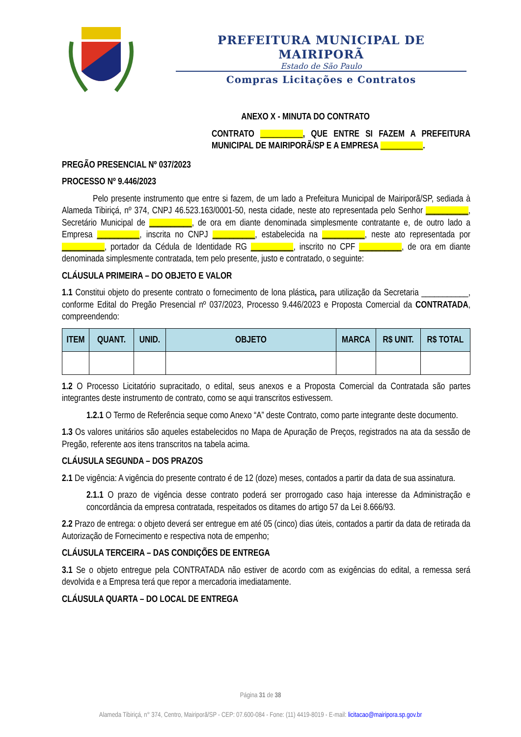PREFEITURA MUNICIPAL DE MAIRIPORÃ
Estado de São Paulo
Compras Licitações e Contratos
ANEXO X - MINUTA DO CONTRATO
CONTRATO __________, QUE ENTRE SI FAZEM A PREFEITURA MUNICIPAL DE MAIRIPORÃ/SP E A EMPRESA __________.
PREGÃO PRESENCIAL Nº 037/2023
PROCESSO Nº 9.446/2023
Pelo presente instrumento que entre si fazem, de um lado a Prefeitura Municipal de Mairiporã/SP, sediada à Alameda Tibiriçá, nº 374, CNPJ 46.523.163/0001-50, nesta cidade, neste ato representada pelo Senhor __________, Secretário Municipal de __________, de ora em diante denominada simplesmente contratante e, de outro lado a Empresa __________, inscrita no CNPJ __________, estabelecida na __________, neste ato representada por __________, portador da Cédula de Identidade RG __________, inscrito no CPF __________, de ora em diante denominada simplesmente contratada, tem pelo presente, justo e contratado, o seguinte:
CLÁUSULA PRIMEIRA – DO OBJETO E VALOR
1.1 Constitui objeto do presente contrato o fornecimento de lona plástica, para utilização da Secretaria ___________, conforme Edital do Pregão Presencial nº 037/2023, Processo 9.446/2023 e Proposta Comercial da CONTRATADA, compreendendo:
| ITEM | QUANT. | UNID. | OBJETO | MARCA | R$ UNIT. | R$ TOTAL |
| --- | --- | --- | --- | --- | --- | --- |
1.2 O Processo Licitatório supracitado, o edital, seus anexos e a Proposta Comercial da Contratada são partes integrantes deste instrumento de contrato, como se aqui transcritos estivessem.
1.2.1 O Termo de Referência seque como Anexo “A” deste Contrato, como parte integrante deste documento.
1.3 Os valores unitários são aqueles estabelecidos no Mapa de Apuração de Preços, registrados na ata da sessão de Pregão, referente aos itens transcritos na tabela acima.
CLÁUSULA SEGUNDA – DOS PRAZOS
2.1 De vigência: A vigência do presente contrato é de 12 (doze) meses, contados a partir da data de sua assinatura.
2.1.1 O prazo de vigência desse contrato poderá ser prorrogado caso haja interesse da Administração e concordância da empresa contratada, respeitados os ditames do artigo 57 da Lei 8.666/93.
2.2 Prazo de entrega: o objeto deverá ser entregue em até 05 (cinco) dias úteis, contados a partir da data de retirada da Autorização de Fornecimento e respectiva nota de empenho;
CLÁUSULA TERCEIRA – DAS CONDIÇÕES DE ENTREGA
3.1 Se o objeto entregue pela CONTRATADA não estiver de acordo com as exigências do edital, a remessa será devolvida e a Empresa terá que repor a mercadoria imediatamente.
CLÁUSULA QUARTA – DO LOCAL DE ENTREGA
Página 31 de 38
Alameda Tibiriçá, n° 374, Centro, Mairiporã/SP - CEP: 07.600-084 - Fone: (11) 4419-8019 - E-mail: licitacao@mairipora.sp.gov.br